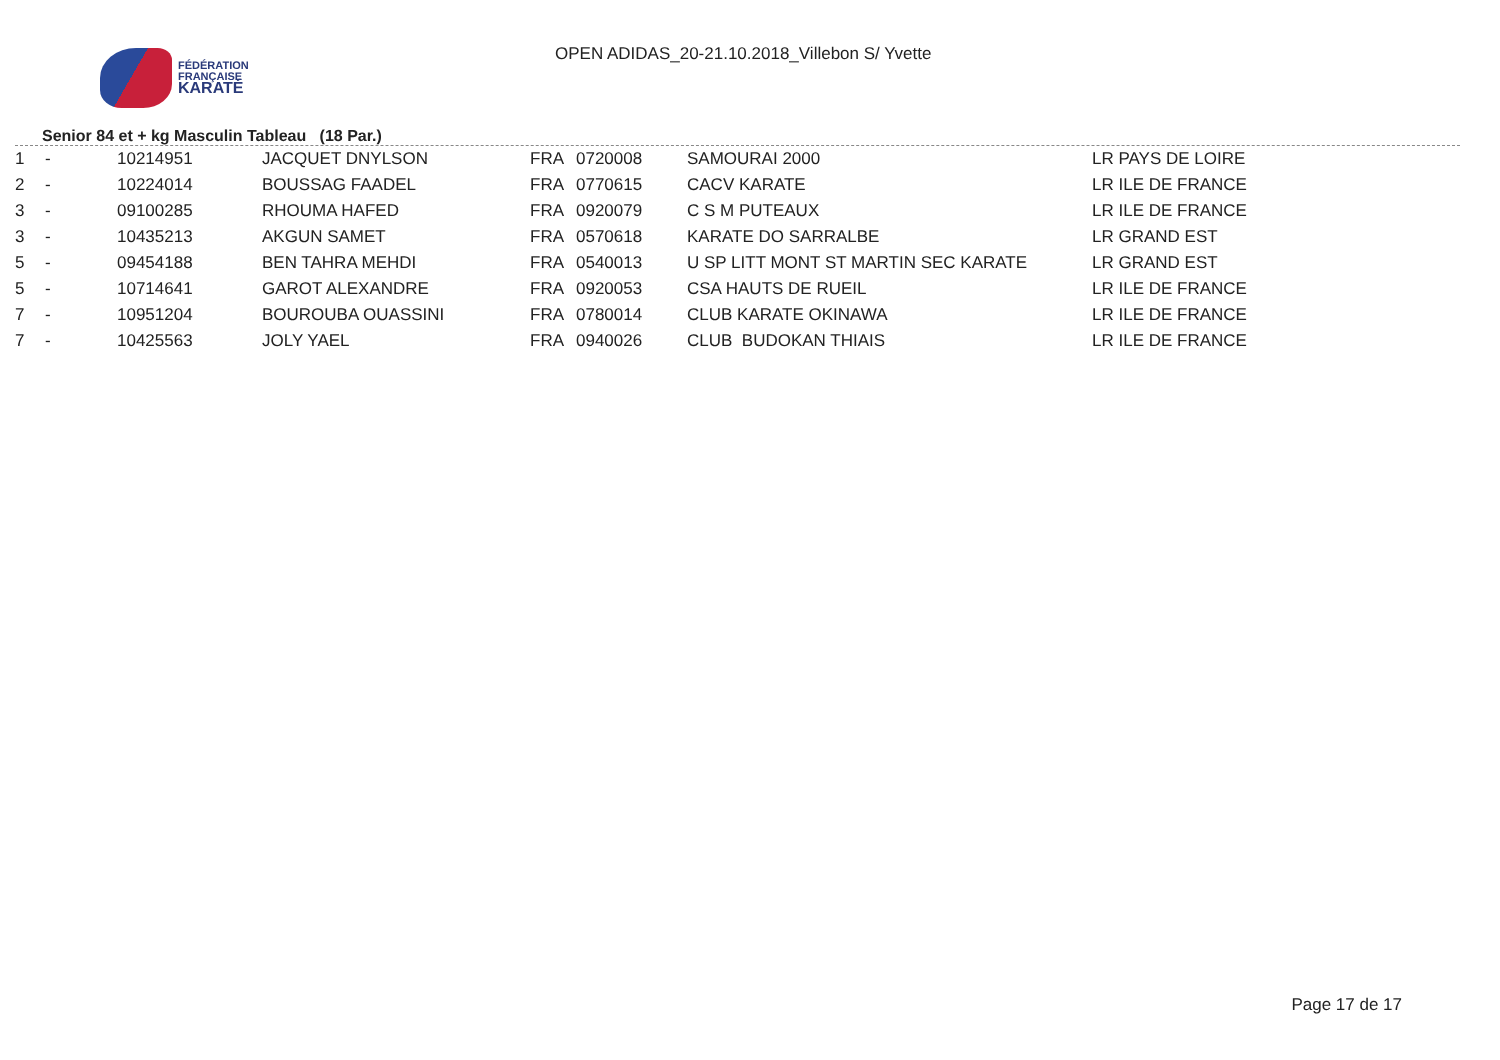FÉDÉRATION
FRANÇAISE
KARATÉ
OPEN ADIDAS_20-21.10.2018_Villebon S/ Yvette
Senior 84 et + kg Masculin Tableau (18 Par.)
| 1 | - | 10214951 | JACQUET DNYLSON | FRA | 0720008 | SAMOURAI 2000 | LR PAYS DE LOIRE |
| 2 | - | 10224014 | BOUSSAG FAADEL | FRA | 0770615 | CACV KARATE | LR ILE DE FRANCE |
| 3 | - | 09100285 | RHOUMA HAFED | FRA | 0920079 | C S M PUTEAUX | LR ILE DE FRANCE |
| 3 | - | 10435213 | AKGUN SAMET | FRA | 0570618 | KARATE DO SARRALBE | LR GRAND EST |
| 5 | - | 09454188 | BEN TAHRA MEHDI | FRA | 0540013 | U SP LITT MONT ST MARTIN SEC KARATE | LR GRAND EST |
| 5 | - | 10714641 | GAROT ALEXANDRE | FRA | 0920053 | CSA HAUTS DE RUEIL | LR ILE DE FRANCE |
| 7 | - | 10951204 | BOUROUBA OUASSINI | FRA | 0780014 | CLUB KARATE OKINAWA | LR ILE DE FRANCE |
| 7 | - | 10425563 | JOLY YAEL | FRA | 0940026 | CLUB BUDOKAN THIAIS | LR ILE DE FRANCE |
Page 17 de 17